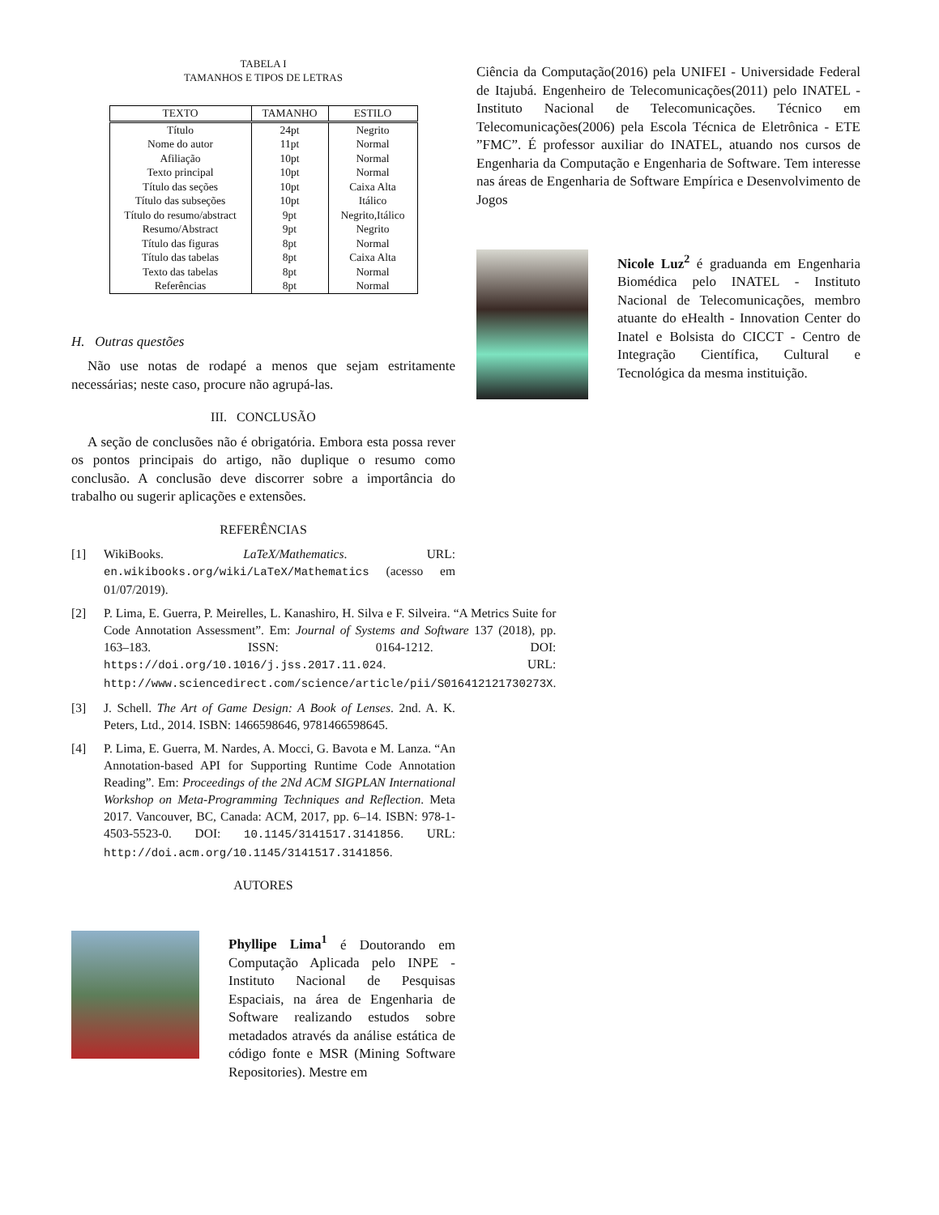TABELA I
TAMANHOS E TIPOS DE LETRAS
| TEXTO | TAMANHO | ESTILO |
| --- | --- | --- |
| Título | 24pt | Negrito |
| Nome do autor | 11pt | Normal |
| Afiliação | 10pt | Normal |
| Texto principal | 10pt | Normal |
| Título das seções | 10pt | Caixa Alta |
| Título das subseções | 10pt | Itálico |
| Título do resumo/abstract | 9pt | Negrito,Itálico |
| Resumo/Abstract | 9pt | Negrito |
| Título das figuras | 8pt | Normal |
| Título das tabelas | 8pt | Caixa Alta |
| Texto das tabelas | 8pt | Normal |
| Referências | 8pt | Normal |
H. Outras questões
Não use notas de rodapé a menos que sejam estritamente necessárias; neste caso, procure não agrupá-las.
III. CONCLUSÃO
A seção de conclusões não é obrigatória. Embora esta possa rever os pontos principais do artigo, não duplique o resumo como conclusão. A conclusão deve discorrer sobre a importância do trabalho ou sugerir aplicações e extensões.
REFERÊNCIAS
[1] WikiBooks. LaTeX/Mathematics. URL: en.wikibooks.org/wiki/LaTeX/Mathematics (acesso em 01/07/2019).
[2] P. Lima, E. Guerra, P. Meirelles, L. Kanashiro, H. Silva e F. Silveira. “A Metrics Suite for Code Annotation Assessment”. Em: Journal of Systems and Software 137 (2018), pp. 163–183. ISSN: 0164-1212. DOI: https://doi.org/10.1016/j.jss.2017.11.024. URL: http://www.sciencedirect.com/science/article/pii/S016412121730273X.
[3] J. Schell. The Art of Game Design: A Book of Lenses. 2nd. A. K. Peters, Ltd., 2014. ISBN: 1466598646, 9781466598645.
[4] P. Lima, E. Guerra, M. Nardes, A. Mocci, G. Bavota e M. Lanza. “An Annotation-based API for Supporting Runtime Code Annotation Reading”. Em: Proceedings of the 2Nd ACM SIGPLAN International Workshop on Meta-Programming Techniques and Reflection. Meta 2017. Vancouver, BC, Canada: ACM, 2017, pp. 6–14. ISBN: 978-1-4503-5523-0. DOI: 10.1145/3141517.3141856. URL: http://doi.acm.org/10.1145/3141517.3141856.
AUTORES
Phyllipe Lima<sup>1</sup> é Doutorando em Computação Aplicada pelo INPE - Instituto Nacional de Pesquisas Espaciais, na área de Engenharia de Software realizando estudos sobre metadados através da análise estática de código fonte e MSR (Mining Software Repositories). Mestre em
Ciência da Computação(2016) pela UNIFEI - Universidade Federal de Itajubá. Engenheiro de Telecomunicações(2011) pelo INATEL - Instituto Nacional de Telecomunicações. Técnico em Telecomunicações(2006) pela Escola Técnica de Eletrônica - ETE ”FMC”. É professor auxiliar do INATEL, atuando nos cursos de Engenharia da Computação e Engenharia de Software. Tem interesse nas áreas de Engenharia de Software Empírica e Desenvolvimento de Jogos
Nicole Luz<sup>2</sup> é graduanda em Engenharia Biomédica pelo INATEL - Instituto Nacional de Telecomunicações, membro atuante do eHealth - Innovation Center do Inatel e Bolsista do CICCT - Centro de Integração Científica, Cultural e Tecnológica da mesma instituição.